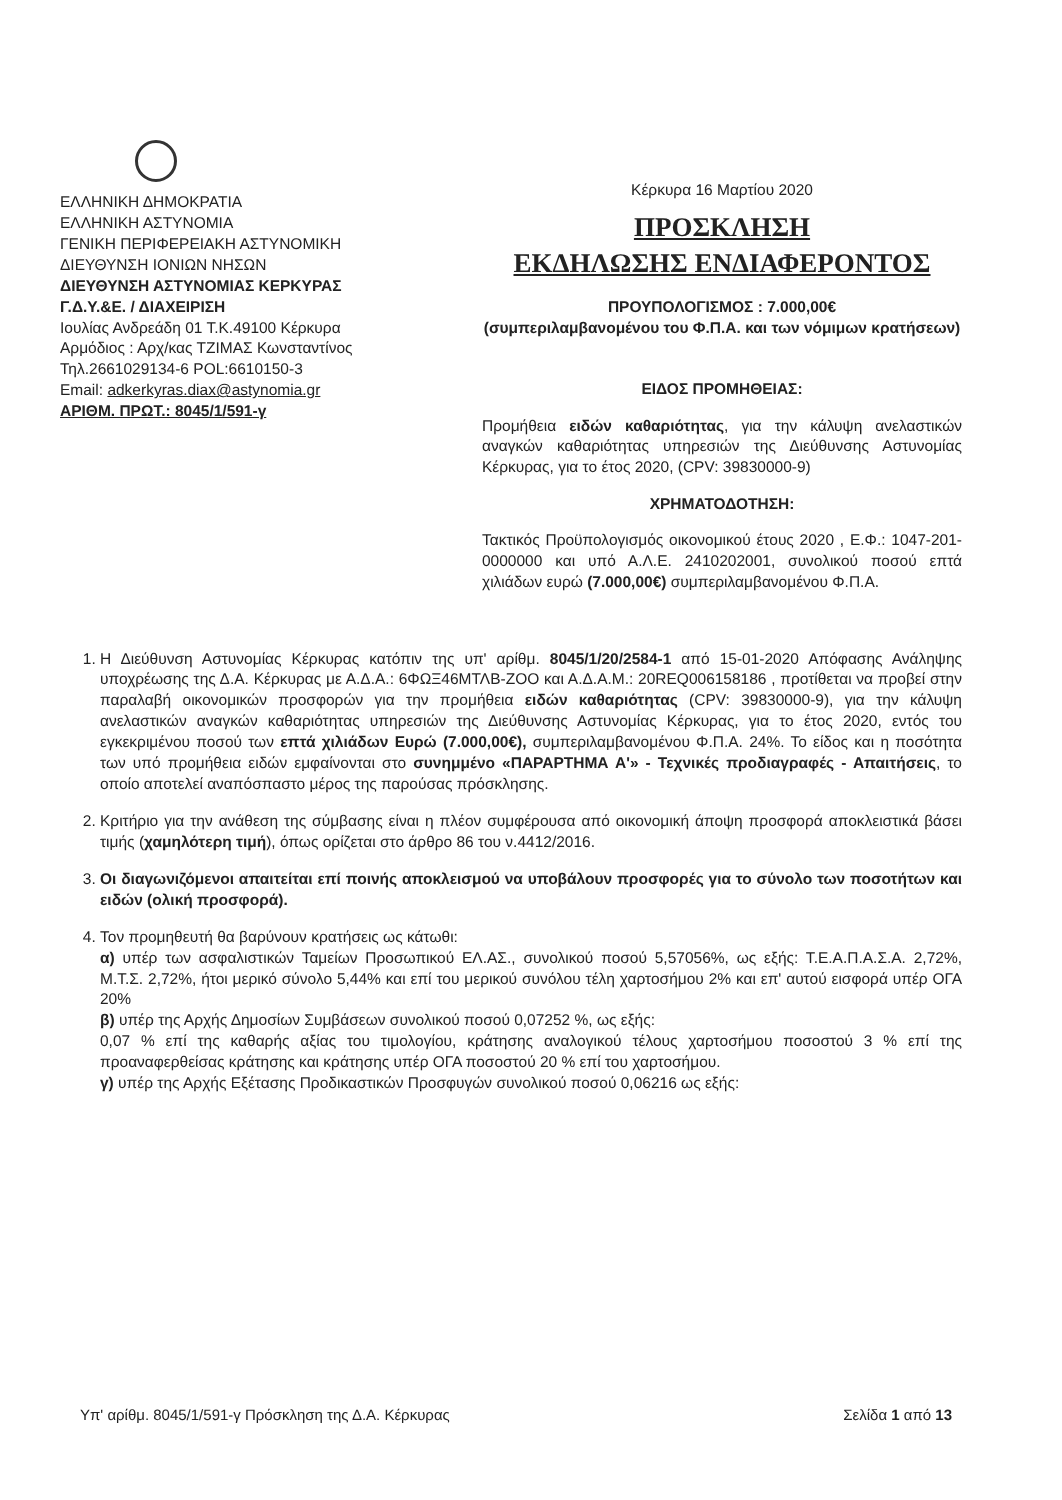ΕΛΛΗΝΙΚΗ ΔΗΜΟΚΡΑΤΙΑ
ΕΛΛΗΝΙΚΗ ΑΣΤΥΝΟΜΙΑ
ΓΕΝΙΚΗ ΠΕΡΙΦΕΡΕΙΑΚΗ ΑΣΤΥΝΟΜΙΚΗ
ΔΙΕΥΘΥΝΣΗ ΙΟΝΙΩΝ ΝΗΣΩΝ
ΔΙΕΥΘΥΝΣΗ ΑΣΤΥΝΟΜΙΑΣ ΚΕΡΚΥΡΑΣ
Γ.Δ.Υ.&Ε. / ΔΙΑΧΕΙΡΙΣΗ
Ιουλίας Ανδρεάδη 01 Τ.Κ.49100 Κέρκυρα
Αρμόδιος : Αρχ/κας ΤΖΙΜΑΣ Κωνσταντίνος
Τηλ.2661029134-6 POL:6610150-3
Email: adkerkyras.diax@astynomia.gr
ΑΡΙΘΜ. ΠΡΩΤ.: 8045/1/591-γ
Κέρκυρα 16 Μαρτίου 2020
ΠΡΟΣΚΛΗΣΗ
ΕΚΔΗΛΩΣΗΣ ΕΝΔΙΑΦΕΡΟΝΤΟΣ
ΠΡΟΥΠΟΛΟΓΙΣΜΟΣ : 7.000,00€
(συμπεριλαμβανομένου του Φ.Π.Α. και των νόμιμων κρατήσεων)
ΕΙΔΟΣ ΠΡΟΜΗΘΕΙΑΣ:
Προμήθεια ειδών καθαριότητας, για την κάλυψη ανελαστικών αναγκών καθαριότητας υπηρεσιών της Διεύθυνσης Αστυνομίας Κέρκυρας, για το έτος 2020, (CPV: 39830000-9)
ΧΡΗΜΑΤΟΔΟΤΗΣΗ:
Τακτικός Προϋπολογισμός οικονομικού έτους 2020 , Ε.Φ.: 1047-201-0000000 και υπό Α.Λ.Ε. 2410202001, συνολικού ποσού επτά χιλιάδων ευρώ (7.000,00€) συμπεριλαμβανομένου Φ.Π.Α.
1. Η Διεύθυνση Αστυνομίας Κέρκυρας κατόπιν της υπ' αρίθμ. 8045/1/20/2584-1 από 15-01-2020 Απόφασης Ανάληψης υποχρέωσης της Δ.Α. Κέρκυρας με Α.Δ.Α.: 6ΦΩΞ46ΜΤΛΒ-ΖΟΟ και Α.Δ.Α.Μ.: 20REQ006158186 , προτίθεται να προβεί στην παραλαβή οικονομικών προσφορών για την προμήθεια ειδών καθαριότητας (CPV: 39830000-9), για την κάλυψη ανελαστικών αναγκών καθαριότητας υπηρεσιών της Διεύθυνσης Αστυνομίας Κέρκυρας, για το έτος 2020, εντός του εγκεκριμένου ποσού των επτά χιλιάδων Ευρώ (7.000,00€), συμπεριλαμβανομένου Φ.Π.Α. 24%. Το είδος και η ποσότητα των υπό προμήθεια ειδών εμφαίνονται στο συνημμένο «ΠΑΡΑΡΤΗΜΑ Α'» - Τεχνικές προδιαγραφές - Απαιτήσεις, το οποίο αποτελεί αναπόσπαστο μέρος της παρούσας πρόσκλησης.
2. Κριτήριο για την ανάθεση της σύμβασης είναι η πλέον συμφέρουσα από οικονομική άποψη προσφορά αποκλειστικά βάσει τιμής (χαμηλότερη τιμή), όπως ορίζεται στο άρθρο 86 του ν.4412/2016.
3. Οι διαγωνιζόμενοι απαιτείται επί ποινής αποκλεισμού να υποβάλουν προσφορές για το σύνολο των ποσοτήτων και ειδών (ολική προσφορά).
4. Τον προμηθευτή θα βαρύνουν κρατήσεις ως κάτωθι:
α) υπέρ των ασφαλιστικών Ταμείων Προσωπικού ΕΛ.ΑΣ., συνολικού ποσού 5,57056%, ως εξής: Τ.Ε.Α.Π.Α.Σ.Α. 2,72%, Μ.Τ.Σ. 2,72%, ήτοι μερικό σύνολο 5,44% και επί του μερικού συνόλου τέλη χαρτοσήμου 2% και επ' αυτού εισφορά υπέρ ΟΓΑ 20%
β) υπέρ της Αρχής Δημοσίων Συμβάσεων συνολικού ποσού 0,07252 %, ως εξής:
0,07 % επί της καθαρής αξίας του τιμολογίου, κράτησης αναλογικού τέλους χαρτοσήμου ποσοστού 3 % επί της προαναφερθείσας κράτησης και κράτησης υπέρ ΟΓΑ ποσοστού 20 % επί του χαρτοσήμου.
γ) υπέρ της Αρχής Εξέτασης Προδικαστικών Προσφυγών συνολικού ποσού 0,06216 ως εξής:
Υπ' αρίθμ. 8045/1/591-γ Πρόσκληση της Δ.Α. Κέρκυρας Σελίδα 1 από 13